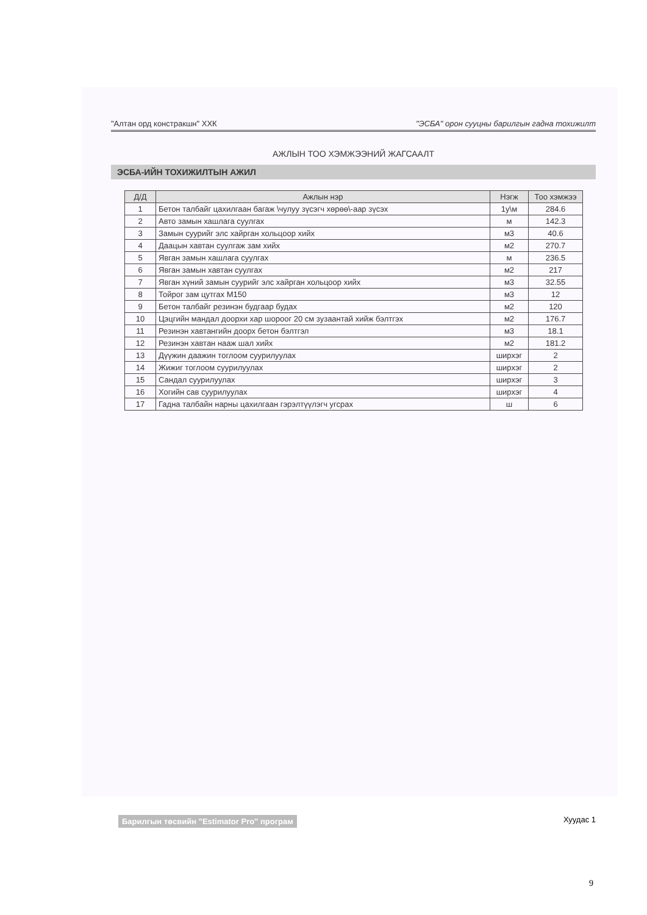"Алтан орд констракшн" ХХК "ЭСБА" орон сууцны барилгын гадна тохижилт
АЖЛЫН ТОО ХЭМЖЭЭНИЙ ЖАГСААЛТ
ЭСБА-ИЙН ТОХИЖИЛТЫН АЖИЛ
| Д/Д | Ажлын нэр | Нэгж | Тоо хэмжээ |
| --- | --- | --- | --- |
| 1 | Бетон талбайг цахилгаан багаж \чулуу зүсэгч хөрөө\-аар зүсэх | 1у\м | 284.6 |
| 2 | Авто замын хашлага суулгах | м | 142.3 |
| 3 | Замын суурийг элс хайрган хольцоор хийх | м3 | 40.6 |
| 4 | Даацын хавтан суулгаж зам хийх | м2 | 270.7 |
| 5 | Явган замын хашлага суулгах | м | 236.5 |
| 6 | Явган замын хавтан суулгах | м2 | 217 |
| 7 | Явган хүний замын суурийг элс хайрган хольцоор хийх | м3 | 32.55 |
| 8 | Тойрог зам цутгах М150 | м3 | 12 |
| 9 | Бетон талбайг резинэн будгаар будах | м2 | 120 |
| 10 | Цэцгийн мандал доорхи хар шороог 20 см зузаантай хийж бэлтгэх | м2 | 176.7 |
| 11 | Резинэн хавтангийн доорх бетон бэлтгэл | м3 | 18.1 |
| 12 | Резинэн хавтан нааж шал хийх | м2 | 181.2 |
| 13 | Дүүжин даажин тоглоом суурилуулах | ширхэг | 2 |
| 14 | Жижиг тоглоом суурилуулах | ширхэг | 2 |
| 15 | Сандал суурилуулах | ширхэг | 3 |
| 16 | Хогийн сав суурилуулах | ширхэг | 4 |
| 17 | Гадна талбайн нарны цахилгаан гэрэлтүүлэгч угсрах | ш | 6 |
Барилгын төсвийн "Estimator Pro" програм Хуудас 1
9